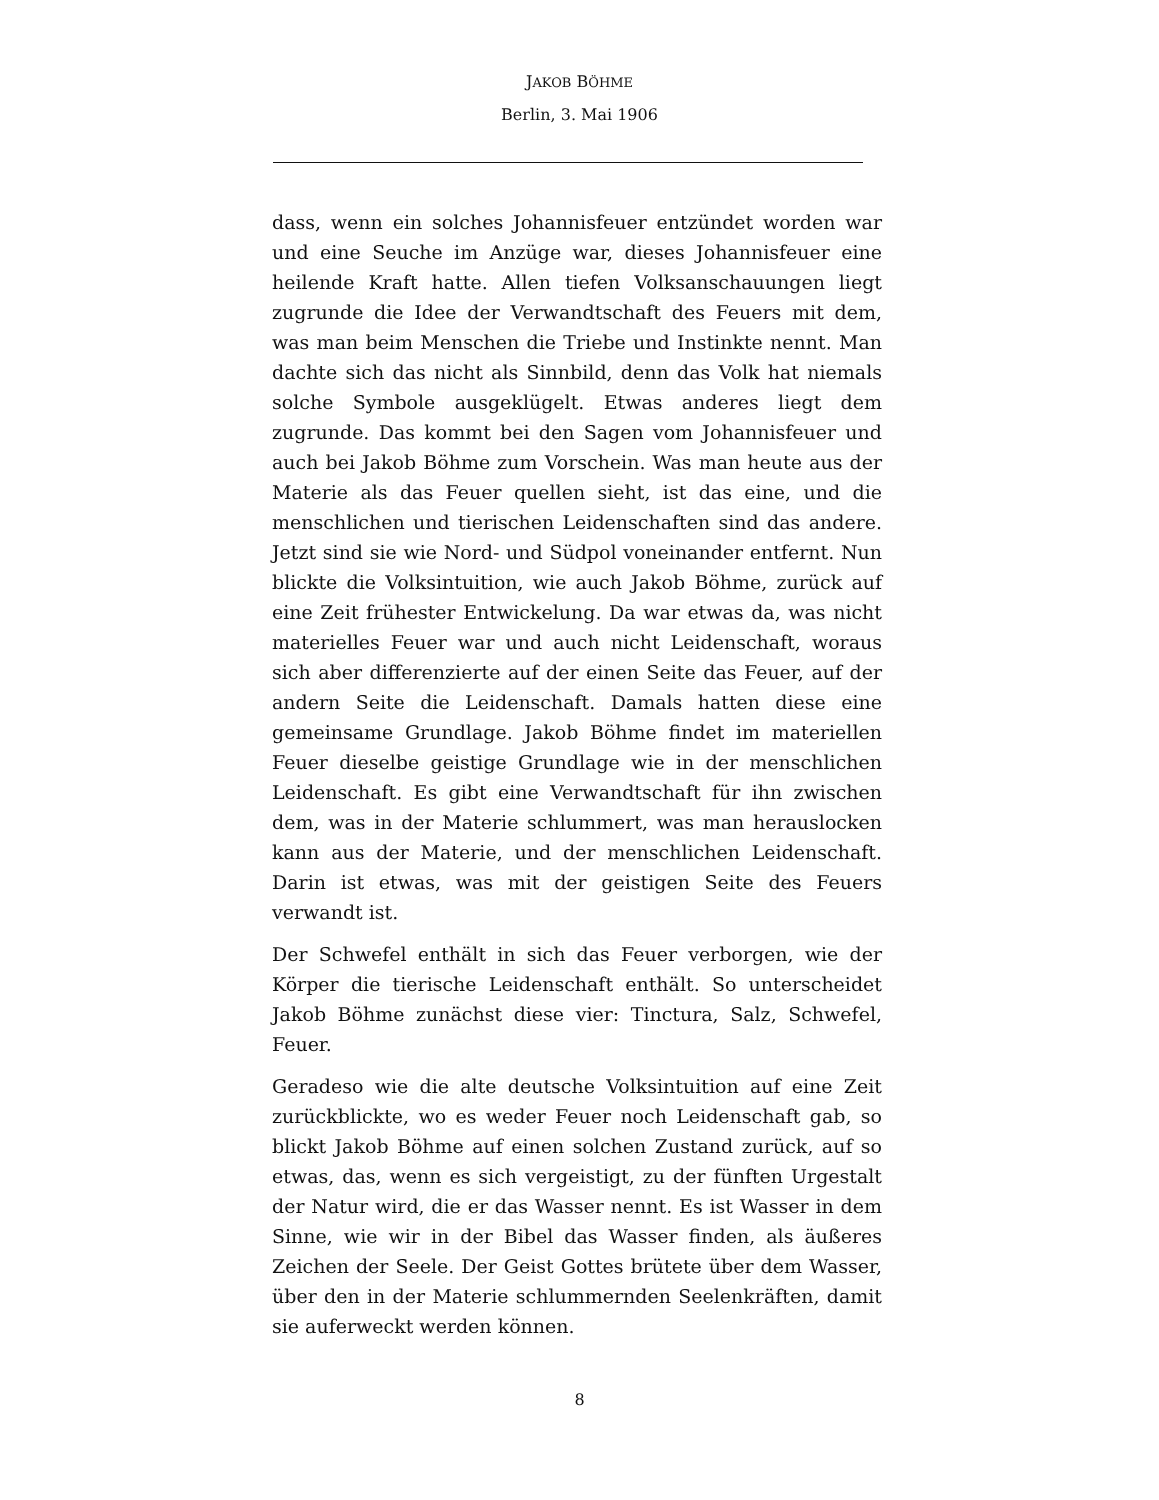JAKOB BÖHME
Berlin, 3. Mai 1906
dass, wenn ein solches Johannisfeuer entzündet worden war und eine Seuche im Anzüge war, dieses Johannisfeuer eine heilende Kraft hatte. Allen tiefen Volksanschauungen liegt zugrunde die Idee der Verwandtschaft des Feuers mit dem, was man beim Menschen die Triebe und Instinkte nennt. Man dachte sich das nicht als Sinnbild, denn das Volk hat niemals solche Symbole ausgeklügelt. Etwas anderes liegt dem zugrunde. Das kommt bei den Sagen vom Johannisfeuer und auch bei Jakob Böhme zum Vorschein. Was man heute aus der Materie als das Feuer quellen sieht, ist das eine, und die menschlichen und tierischen Leidenschaften sind das andere. Jetzt sind sie wie Nord- und Südpol voneinander entfernt. Nun blickte die Volksintuition, wie auch Jakob Böhme, zurück auf eine Zeit frühester Entwickelung. Da war etwas da, was nicht materielles Feuer war und auch nicht Leidenschaft, woraus sich aber differenzierte auf der einen Seite das Feuer, auf der andern Seite die Leidenschaft. Damals hatten diese eine gemeinsame Grundlage. Jakob Böhme findet im materiellen Feuer dieselbe geistige Grundlage wie in der menschlichen Leidenschaft. Es gibt eine Verwandtschaft für ihn zwischen dem, was in der Materie schlummert, was man herauslocken kann aus der Materie, und der menschlichen Leidenschaft. Darin ist etwas, was mit der geistigen Seite des Feuers verwandt ist.
Der Schwefel enthält in sich das Feuer verborgen, wie der Körper die tierische Leidenschaft enthält. So unterscheidet Jakob Böhme zunächst diese vier: Tinctura, Salz, Schwefel, Feuer.
Geradeso wie die alte deutsche Volksintuition auf eine Zeit zurückblickte, wo es weder Feuer noch Leidenschaft gab, so blickt Jakob Böhme auf einen solchen Zustand zurück, auf so etwas, das, wenn es sich vergeistigt, zu der fünften Urgestalt der Natur wird, die er das Wasser nennt. Es ist Wasser in dem Sinne, wie wir in der Bibel das Wasser finden, als äußeres Zeichen der Seele. Der Geist Gottes brütete über dem Wasser, über den in der Materie schlummernden Seelenkräften, damit sie auferweckt werden können.
8